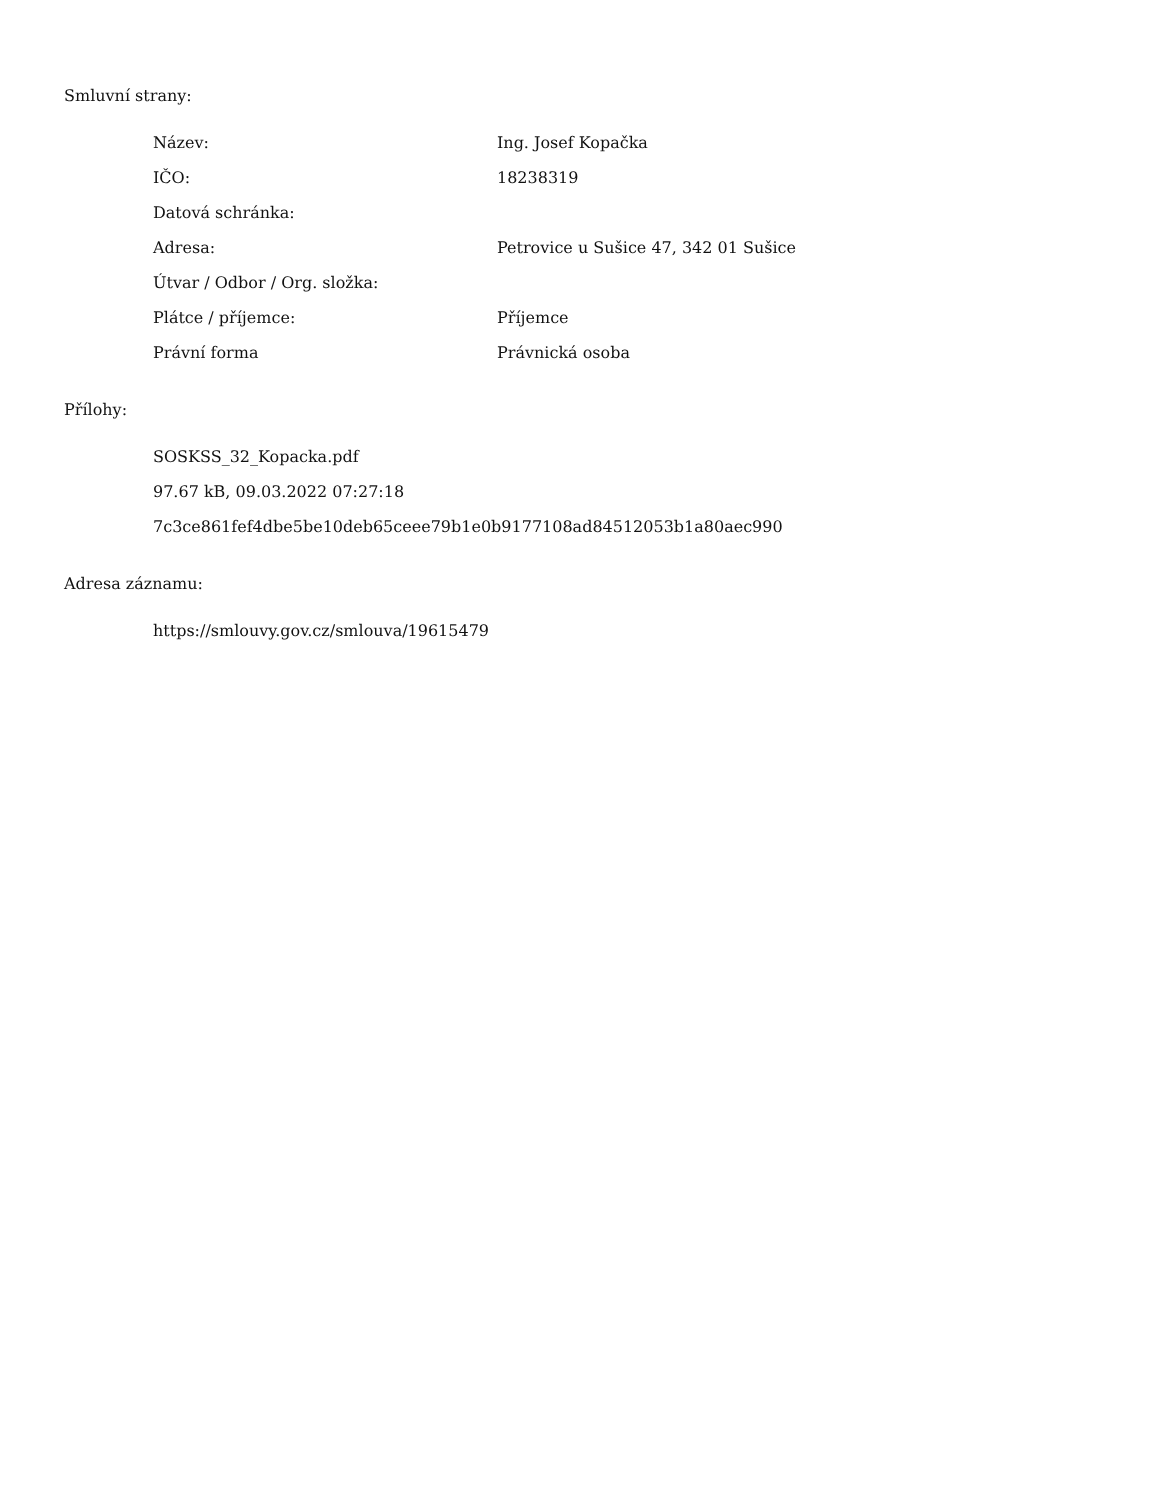Smluvní strany:
| Název: | Ing. Josef Kopačka |
| IČO: | 18238319 |
| Datová schránka: | |
| Adresa: | Petrovice u Sušice 47, 342 01 Sušice |
| Útvar / Odbor / Org. složka: | |
| Plátce / příjemce: | Příjemce |
| Právní forma | Právnická osoba |
Přílohy:
SOSKSS_32_Kopacka.pdf
97.67 kB, 09.03.2022 07:27:18
7c3ce861fef4dbe5be10deb65ceee79b1e0b9177108ad84512053b1a80aec990
Adresa záznamu:
https://smlouvy.gov.cz/smlouva/19615479